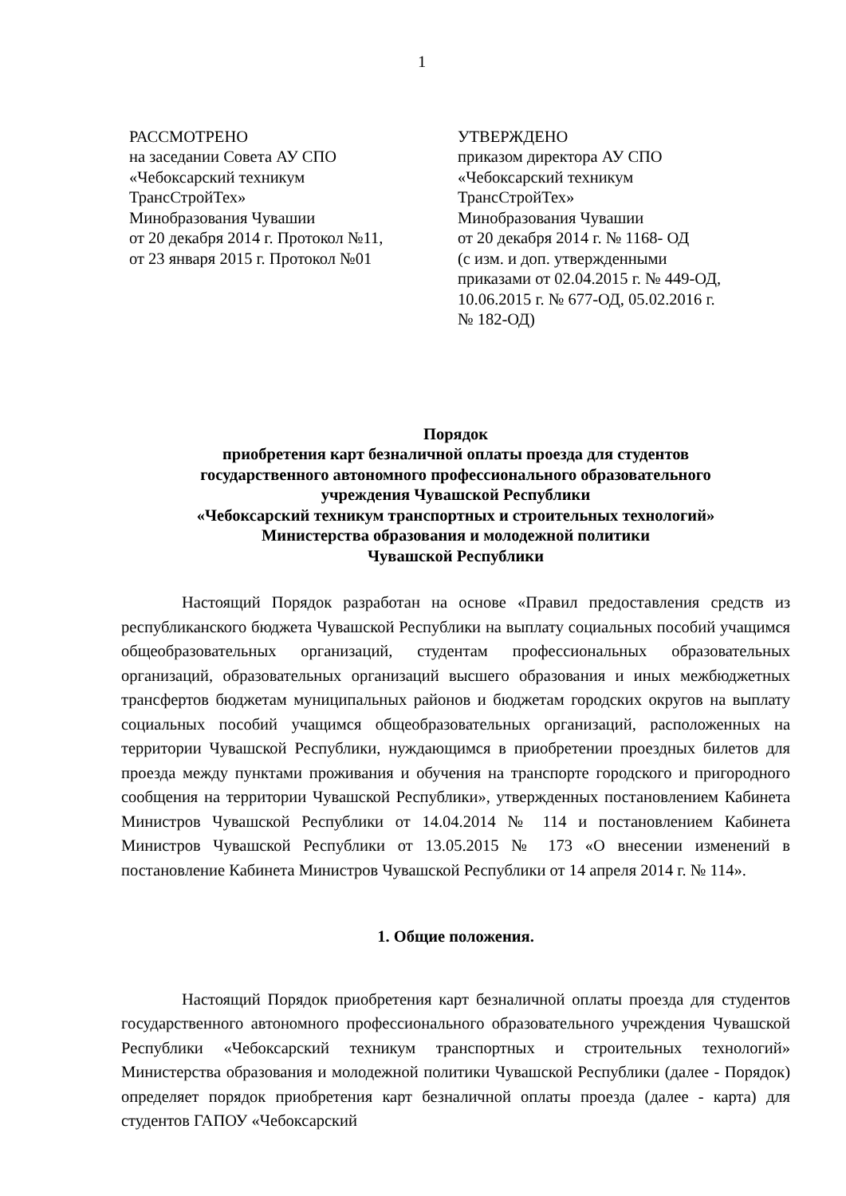1
РАССМОТРЕНО
на заседании Совета АУ СПО
«Чебоксарский техникум
ТрансСтройТех»
Минобразования Чувашии
от 20 декабря 2014 г. Протокол №11,
от 23 января 2015 г. Протокол №01
УТВЕРЖДЕНО
приказом директора АУ СПО
«Чебоксарский техникум
ТрансСтройТех»
Минобразования Чувашии
от 20 декабря 2014 г. № 1168- ОД
(с изм. и доп. утвержденными
приказами от 02.04.2015 г. № 449-ОД,
10.06.2015 г. № 677-ОД, 05.02.2016 г.
№ 182-ОД)
Порядок
приобретения карт безналичной оплаты проезда для студентов
государственного автономного профессионального образовательного
учреждения Чувашской Республики
«Чебоксарский техникум транспортных и строительных технологий»
Министерства образования и молодежной политики
Чувашской Республики
Настоящий Порядок разработан на основе «Правил предоставления средств из республиканского бюджета Чувашской Республики на выплату социальных пособий учащимся общеобразовательных организаций, студентам профессиональных образовательных организаций, образовательных организаций высшего образования и иных межбюджетных трансфертов бюджетам муниципальных районов и бюджетам городских округов на выплату социальных пособий учащимся общеобразовательных организаций, расположенных на территории Чувашской Республики, нуждающимся в приобретении проездных билетов для проезда между пунктами проживания и обучения на транспорте городского и пригородного сообщения на территории Чувашской Республики», утвержденных постановлением Кабинета Министров Чувашской Республики от 14.04.2014 № 114 и постановлением Кабинета Министров Чувашской Республики от 13.05.2015 № 173 «О внесении изменений в постановление Кабинета Министров Чувашской Республики от 14 апреля 2014 г. № 114».
1. Общие положения.
Настоящий Порядок приобретения карт безналичной оплаты проезда для студентов государственного автономного профессионального образовательного учреждения Чувашской Республики «Чебоксарский техникум транспортных и строительных технологий» Министерства образования и молодежной политики Чувашской Республики (далее - Порядок) определяет порядок приобретения карт безналичной оплаты проезда (далее - карта) для студентов ГАПОУ «Чебоксарский